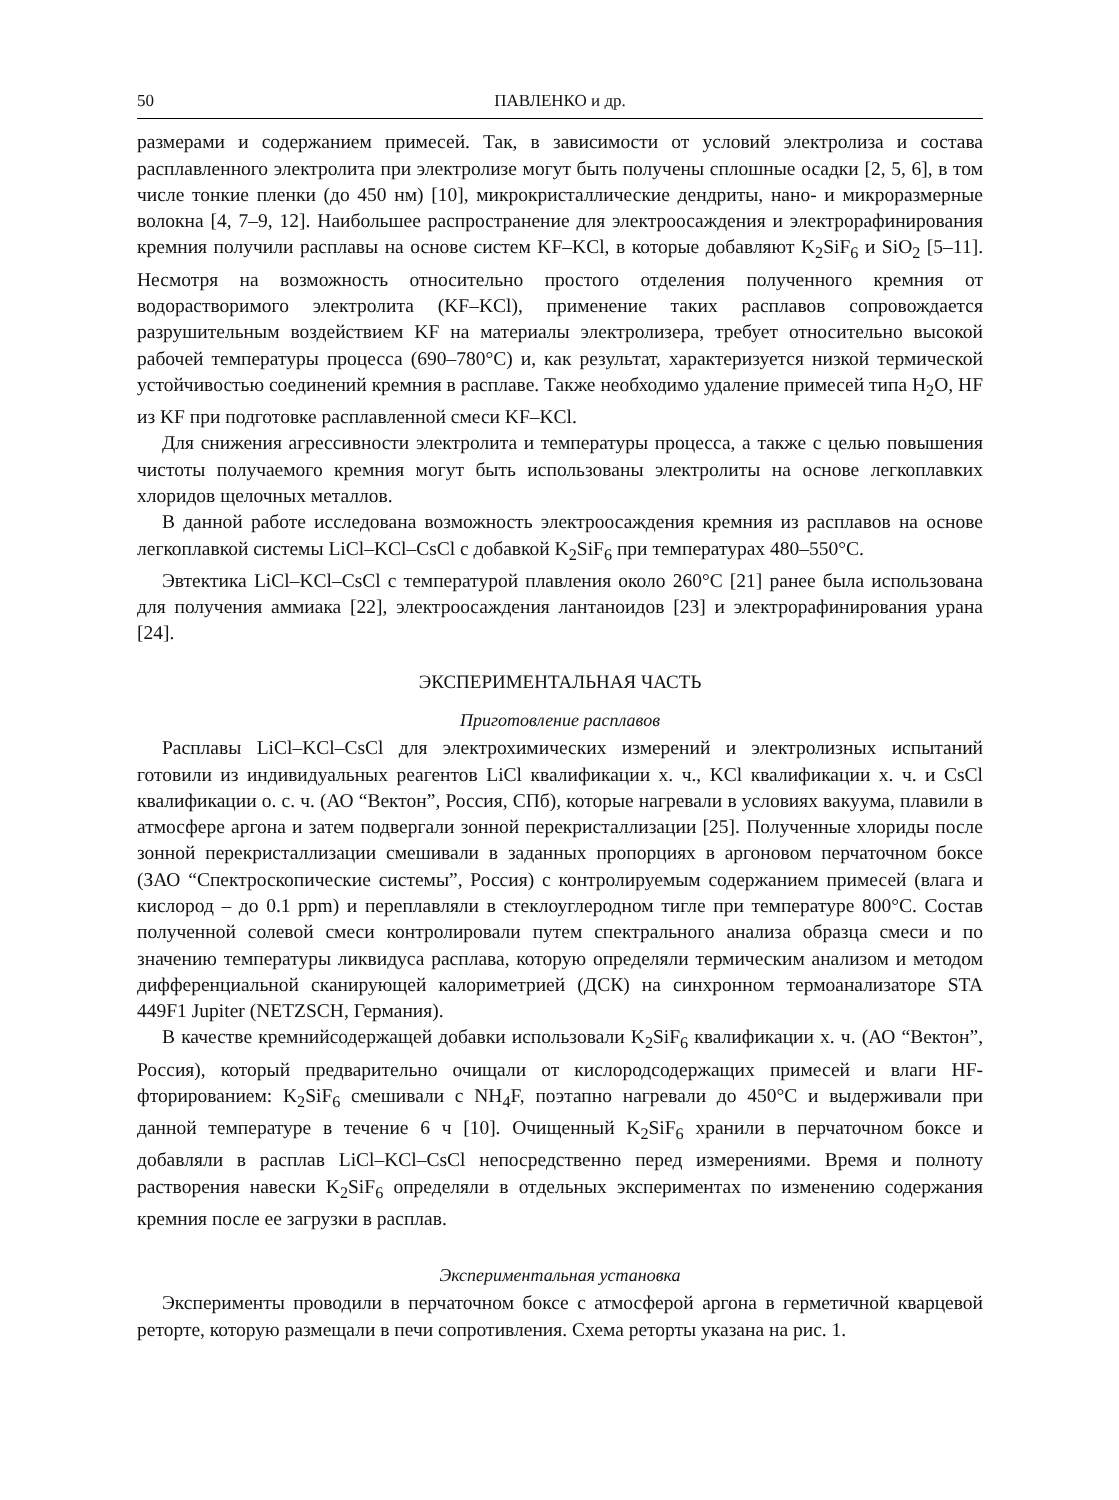50 ПАВЛЕНКО и др.
размерами и содержанием примесей. Так, в зависимости от условий электролиза и состава расплавленного электролита при электролизе могут быть получены сплошные осадки [2, 5, 6], в том числе тонкие пленки (до 450 нм) [10], микрокристаллические дендриты, нано- и микроразмерные волокна [4, 7–9, 12]. Наибольшее распространение для электроосаждения и электрорафинирования кремния получили расплавы на основе систем KF–KCl, в которые добавляют K<sub>2</sub>SiF<sub>6</sub> и SiO<sub>2</sub> [5–11]. Несмотря на возможность относительно простого отделения полученного кремния от водорастворимого электролита (KF–KCl), применение таких расплавов сопровождается разрушительным воздействием KF на материалы электролизера, требует относительно высокой рабочей температуры процесса (690–780°C) и, как результат, характеризуется низкой термической устойчивостью соединений кремния в расплаве. Также необходимо удаление примесей типа H<sub>2</sub>O, HF из KF при подготовке расплавленной смеси KF–KCl.
Для снижения агрессивности электролита и температуры процесса, а также с целью повышения чистоты получаемого кремния могут быть использованы электролиты на основе легкоплавких хлоридов щелочных металлов.
В данной работе исследована возможность электроосаждения кремния из расплавов на основе легкоплавкой системы LiCl–KCl–CsCl с добавкой K<sub>2</sub>SiF<sub>6</sub> при температурах 480–550°C.
Эвтектика LiCl–KCl–CsCl с температурой плавления около 260°C [21] ранее была использована для получения аммиака [22], электроосаждения лантаноидов [23] и электрорафинирования урана [24].
ЭКСПЕРИМЕНТАЛЬНАЯ ЧАСТЬ
Приготовление расплавов
Расплавы LiCl–KCl–CsCl для электрохимических измерений и электролизных испытаний готовили из индивидуальных реагентов LiCl квалификации х. ч., KCl квалификации х. ч. и CsCl квалификации о. с. ч. (АО “Вектон”, Россия, СПб), которые нагревали в условиях вакуума, плавили в атмосфере аргона и затем подвергали зонной перекристаллизации [25]. Полученные хлориды после зонной перекристаллизации смешивали в заданных пропорциях в аргоновом перчаточном боксе (ЗАО “Спектроскопические системы”, Россия) с контролируемым содержанием примесей (влага и кислород – до 0.1 ppm) и переплавляли в стеклоуглеродном тигле при температуре 800°C. Состав полученной солевой смеси контролировали путем спектрального анализа образца смеси и по значению температуры ликвидуса расплава, которую определяли термическим анализом и методом дифференциальной сканирующей калориметрией (ДСК) на синхронном термоанализаторе STA 449F1 Jupiter (NETZSCH, Германия).
В качестве кремнийсодержащей добавки использовали K<sub>2</sub>SiF<sub>6</sub> квалификации х. ч. (АО “Вектон”, Россия), который предварительно очищали от кислородсодержащих примесей и влаги HF-фторированием: K<sub>2</sub>SiF<sub>6</sub> смешивали с NH<sub>4</sub>F, поэтапно нагревали до 450°C и выдерживали при данной температуре в течение 6 ч [10]. Очищенный K<sub>2</sub>SiF<sub>6</sub> хранили в перчаточном боксе и добавляли в расплав LiCl–KCl–CsCl непосредственно перед измерениями. Время и полноту растворения навески K<sub>2</sub>SiF<sub>6</sub> определяли в отдельных экспериментах по изменению содержания кремния после ее загрузки в расплав.
Экспериментальная установка
Эксперименты проводили в перчаточном боксе с атмосферой аргона в герметичной кварцевой реторте, которую размещали в печи сопротивления. Схема реторты указана на рис. 1.